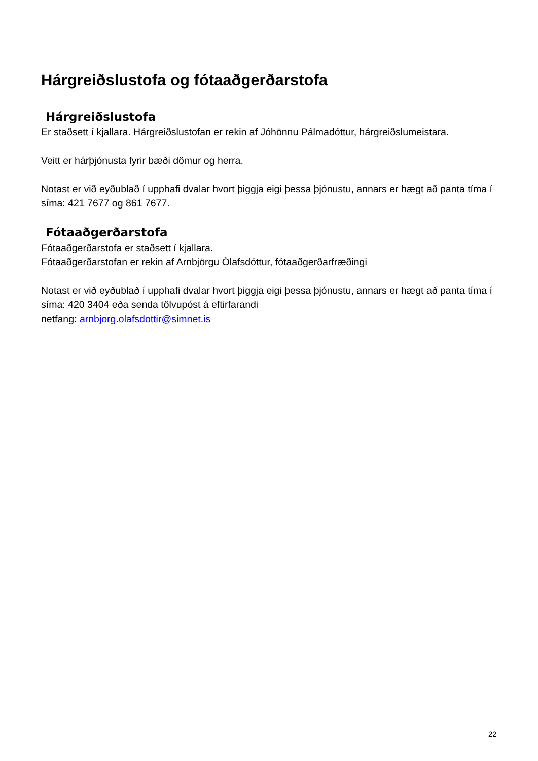Hárgreiðslustofa og fótaaðgerðarstofa
Hárgreiðslustofa
Er staðsett í kjallara. Hárgreiðslustofan er rekin af Jóhönnu Pálmadóttur, hárgreiðslumeistara.
Veitt er hárþjónusta fyrir bæði dömur og herra.
Notast er við eyðublað í upphafi dvalar hvort þiggja eigi þessa þjónustu, annars er hægt að panta tíma í síma: 421 7677 og 861 7677.
Fótaaðgerðarstofa
Fótaaðgerðarstofa er staðsett í kjallara.
Fótaaðgerðarstofan er rekin af Arnbjörgu Ólafsdóttur, fótaaðgerðarfræðingi
Notast er við eyðublað í upphafi dvalar hvort þiggja eigi þessa þjónustu, annars er hægt að panta tíma í síma: 420 3404 eða senda tölvupóst á eftirfarandi
netfang: arnbjorg.olafsdottir@simnet.is
22